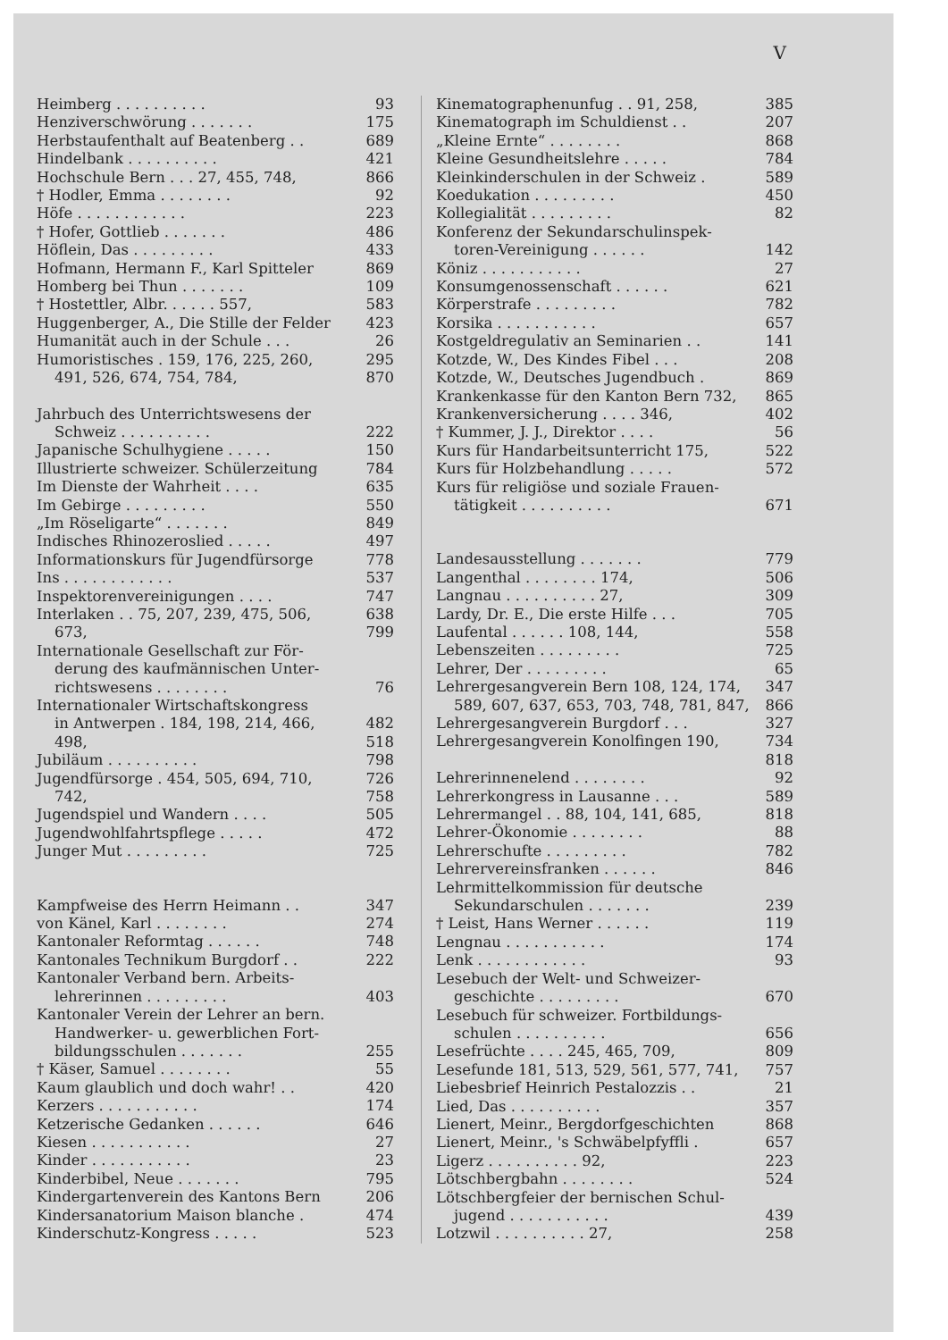V
Heimberg . . . . . . . . . . 93
Henziverschwörung . . . . . . . 175
Herbstaufenthalt auf Beatenberg . . 689
Hindelbank . . . . . . . . . . 421
Hochschule Bern . . . 27, 455, 748, 866
† Hodler, Emma . . . . . . . . 92
Höfe . . . . . . . . . . . . 223
† Hofer, Gottlieb . . . . . . . 486
Höflein, Das . . . . . . . . . 433
Hofmann, Hermann F., Karl Spitteler 869
Homberg bei Thun . . . . . . . 109
† Hostettler, Albr. . . . . . 557, 583
Huggenberger, A., Die Stille der Felder 423
Humanität auch in der Schule . . . 26
Humoristisches . 159, 176, 225, 260, 295
491, 526, 674, 754, 784, 870
Jahrbuch des Unterrichtswesens der
Schweiz . . . . . . . . . . 222
Japanische Schulhygiene . . . . . 150
Illustrierte schweizer. Schülerzeitung 784
Im Dienste der Wahrheit . . . . 635
Im Gebirge . . . . . . . . . 550
„Im Röseligarte“ . . . . . . . 849
Indisches Rhinozeroslied . . . . . 497
Informationskurs für Jugendfürsorge 778
Ins . . . . . . . . . . . . 537
Inspektorenvereinigungen . . . . 747
Interlaken . . 75, 207, 239, 475, 506, 638
673, 799
Internationale Gesellschaft zur För-
derung des kaufmännischen Unter-
richtswesens . . . . . . . . 76
Internationaler Wirtschaftskongress
in Antwerpen . 184, 198, 214, 466, 482
498, 518
Jubiläum . . . . . . . . . . 798
Jugendfürsorge . 454, 505, 694, 710, 726
742, 758
Jugendspiel und Wandern . . . . 505
Jugendwohlfahrtspflege . . . . . 472
Junger Mut . . . . . . . . . 725
Kampfweise des Herrn Heimann . . 347
von Känel, Karl . . . . . . . . 274
Kantonaler Reformtag . . . . . . 748
Kantonales Technikum Burgdorf . . 222
Kantonaler Verband bern. Arbeits-
lehrerinnen . . . . . . . . . 403
Kantonaler Verein der Lehrer an bern.
Handwerker- u. gewerblichen Fort-
bildungsschulen . . . . . . . 255
† Käser, Samuel . . . . . . . . 55
Kaum glaublich und doch wahr! . . 420
Kerzers . . . . . . . . . . . 174
Ketzerische Gedanken . . . . . . 646
Kiesen . . . . . . . . . . . 27
Kinder . . . . . . . . . . . 23
Kinderbibel, Neue . . . . . . . 795
Kindergartenverein des Kantons Bern 206
Kindersanatorium Maison blanche . 474
Kinderschutz-Kongress . . . . . 523
Kinematographenunfug . . 91, 258, 385
Kinematograph im Schuldienst . . 207
„Kleine Ernte“ . . . . . . . . 868
Kleine Gesundheitslehre . . . . . 784
Kleinkinderschulen in der Schweiz . 589
Koedukation . . . . . . . . . 450
Kollegialität . . . . . . . . . 82
Konferenz der Sekundarschulinspek-
toren-Vereinigung . . . . . . 142
Köniz . . . . . . . . . . . 27
Konsumgenossenschaft . . . . . . 621
Körperstrafe . . . . . . . . . 782
Korsika . . . . . . . . . . . 657
Kostgeldregulativ an Seminarien . . 141
Kotzde, W., Des Kindes Fibel . . . 208
Kotzde, W., Deutsches Jugendbuch . 869
Krankenkasse für den Kanton Bern 732, 865
Krankenversicherung . . . . 346, 402
† Kummer, J. J., Direktor . . . . 56
Kurs für Handarbeitsunterricht 175, 522
Kurs für Holzbehandlung . . . . . 572
Kurs für religiöse und soziale Frauen-
tätigkeit . . . . . . . . . . 671
Landesausstellung . . . . . . . 779
Langenthal . . . . . . . . 174, 506
Langnau . . . . . . . . . . 27, 309
Lardy, Dr. E., Die erste Hilfe . . . 705
Laufental . . . . . . 108, 144, 558
Lebenszeiten . . . . . . . . . 725
Lehrer, Der . . . . . . . . . 65
Lehrergesangverein Bern 108, 124, 174, 347
589, 607, 637, 653, 703, 748, 781, 847, 866
Lehrergesangverein Burgdorf . . . 327
Lehrergesangverein Konolfingen 190, 734
818
Lehrerinnenelend . . . . . . . . 92
Lehrerkongress in Lausanne . . . 589
Lehrermangel . . 88, 104, 141, 685, 818
Lehrer-Ökonomie . . . . . . . . 88
Lehrerschufte . . . . . . . . . 782
Lehrervereinsfranken . . . . . . 846
Lehrmittelkommission für deutsche
Sekundarschulen . . . . . . . 239
† Leist, Hans Werner . . . . . . 119
Lengnau . . . . . . . . . . . 174
Lenk . . . . . . . . . . . . 93
Lesebuch der Welt- und Schweizer-
geschichte . . . . . . . . . 670
Lesebuch für schweizer. Fortbildungs-
schulen . . . . . . . . . . 656
Lesefrüchte . . . . 245, 465, 709, 809
Lesefunde 181, 513, 529, 561, 577, 741, 757
Liebesbrief Heinrich Pestalozzis . . 21
Lied, Das . . . . . . . . . . 357
Lienert, Meinr., Bergdorfgeschichten 868
Lienert, Meinr., 's Schwäbelpfyffli . 657
Ligerz . . . . . . . . . . 92, 223
Lötschbergbahn . . . . . . . . 524
Lötschbergfeier der bernischen Schul-
jugend . . . . . . . . . . . 439
Lotzwil . . . . . . . . . . 27, 258